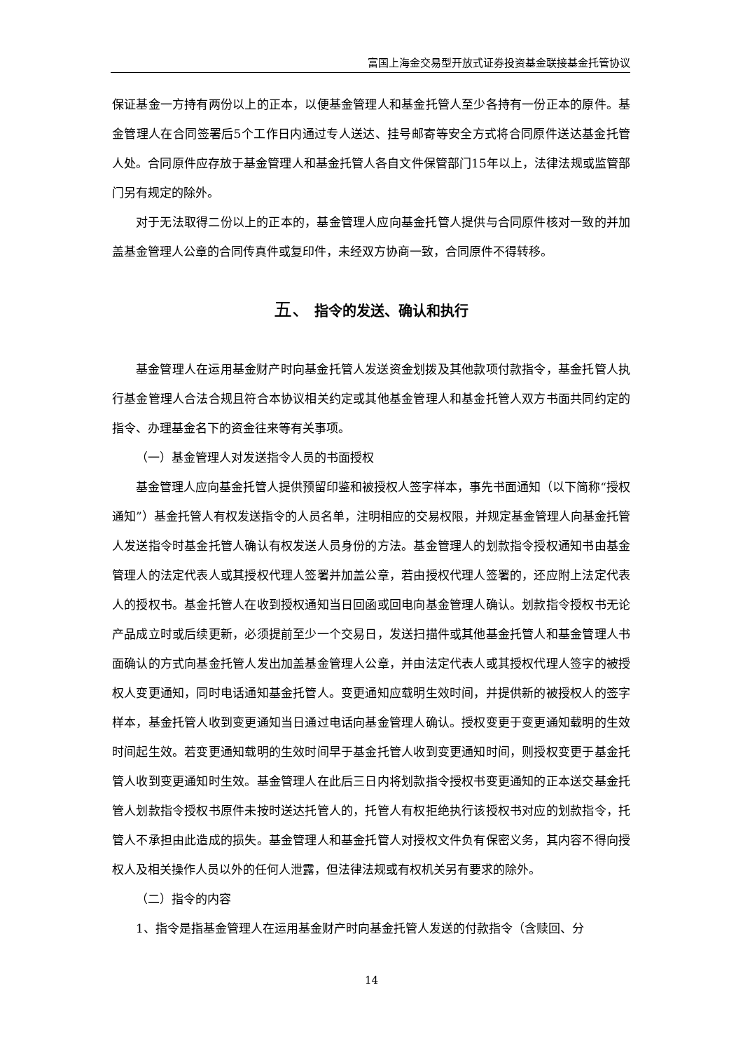富国上海金交易型开放式证券投资基金联接基金托管协议
保证基金一方持有两份以上的正本，以便基金管理人和基金托管人至少各持有一份正本的原件。基金管理人在合同签署后5个工作日内通过专人送达、挂号邮寄等安全方式将合同原件送达基金托管人处。合同原件应存放于基金管理人和基金托管人各自文件保管部门15年以上，法律法规或监管部门另有规定的除外。
对于无法取得二份以上的正本的，基金管理人应向基金托管人提供与合同原件核对一致的并加盖基金管理人公章的合同传真件或复印件，未经双方协商一致，合同原件不得转移。
五、 指令的发送、确认和执行
基金管理人在运用基金财产时向基金托管人发送资金划拨及其他款项付款指令，基金托管人执行基金管理人合法合规且符合本协议相关约定或其他基金管理人和基金托管人双方书面共同约定的指令、办理基金名下的资金往来等有关事项。
（一）基金管理人对发送指令人员的书面授权
基金管理人应向基金托管人提供预留印鉴和被授权人签字样本，事先书面通知（以下简称“授权通知”）基金托管人有权发送指令的人员名单，注明相应的交易权限，并规定基金管理人向基金托管人发送指令时基金托管人确认有权发送人员身份的方法。基金管理人的划款指令授权通知书由基金管理人的法定代表人或其授权代理人签署并加盖公章，若由授权代理人签署的，还应附上法定代表人的授权书。基金托管人在收到授权通知当日回函或回电向基金管理人确认。划款指令授权书无论产品成立时或后续更新，必须提前至少一个交易日，发送扫描件或其他基金托管人和基金管理人书面确认的方式向基金托管人发出加盖基金管理人公章，并由法定代表人或其授权代理人签字的被授权人变更通知，同时电话通知基金托管人。变更通知应载明生效时间，并提供新的被授权人的签字样本，基金托管人收到变更通知当日通过电话向基金管理人确认。授权变更于变更通知载明的生效时间起生效。若变更通知载明的生效时间早于基金托管人收到变更通知时间，则授权变更于基金托管人收到变更通知时生效。基金管理人在此后三日内将划款指令授权书变更通知的正本送交基金托管人划款指令授权书原件未按时送达托管人的，托管人有权拒绝执行该授权书对应的划款指令，托管人不承担由此造成的损失。基金管理人和基金托管人对授权文件负有保密义务，其内容不得向授权人及相关操作人员以外的任何人泄露，但法律法规或有权机关另有要求的除外。
（二）指令的内容
1、指令是指基金管理人在运用基金财产时向基金托管人发送的付款指令（含赎回、分
14